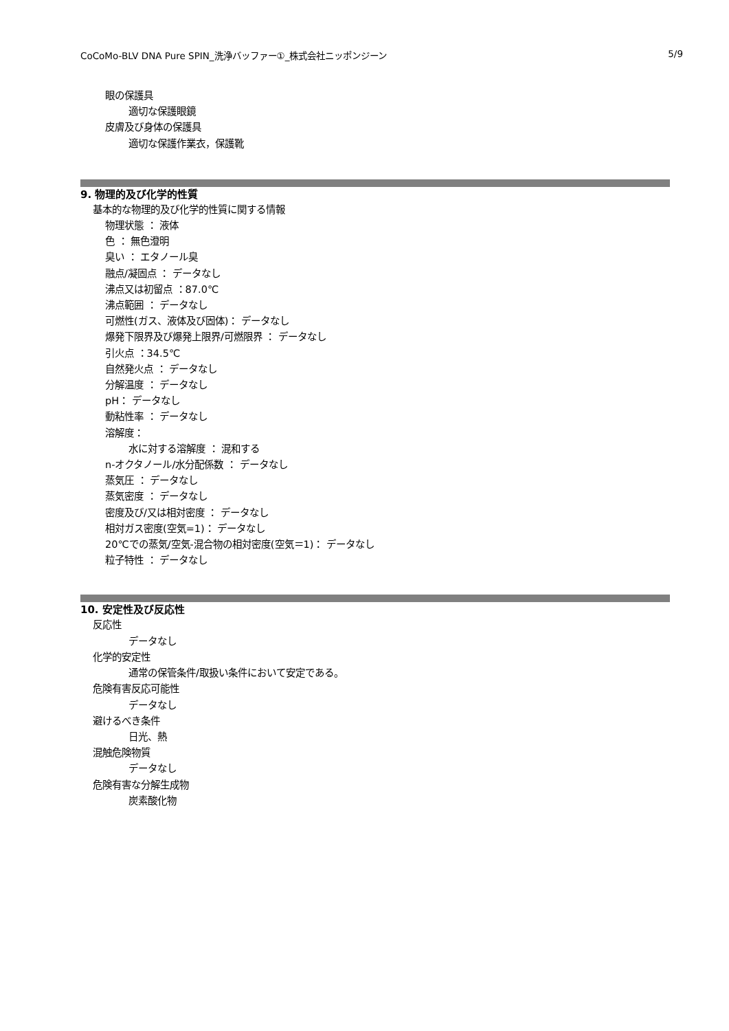CoCoMo-BLV DNA Pure SPIN_洗浄バッファー①_株式会社ニッポンジーン 5/9
眼の保護具
適切な保護眼鏡
皮膚及び身体の保護具
適切な保護作業衣，保護靴
9. 物理的及び化学的性質
基本的な物理的及び化学的性質に関する情報
物理状態 ： 液体
色 ： 無色澄明
臭い ： エタノール臭
融点/凝固点 ： データなし
沸点又は初留点 ：87.0℃
沸点範囲 ： データなし
可燃性(ガス、液体及び固体)： データなし
爆発下限界及び爆発上限界/可燃限界 ： データなし
引火点 ：34.5℃
自然発火点 ： データなし
分解温度 ： データなし
pH： データなし
動粘性率 ： データなし
溶解度：
水に対する溶解度 ： 混和する
n-オクタノール/水分配係数 ： データなし
蒸気圧 ： データなし
蒸気密度 ： データなし
密度及び/又は相対密度 ： データなし
相対ガス密度(空気=1)： データなし
20℃での蒸気/空気-混合物の相対密度(空気＝1)： データなし
粒子特性 ： データなし
10. 安定性及び反応性
反応性
データなし
化学的安定性
通常の保管条件/取扱い条件において安定である。
危険有害反応可能性
データなし
避けるべき条件
日光、熱
混触危険物質
データなし
危険有害な分解生成物
炭素酸化物